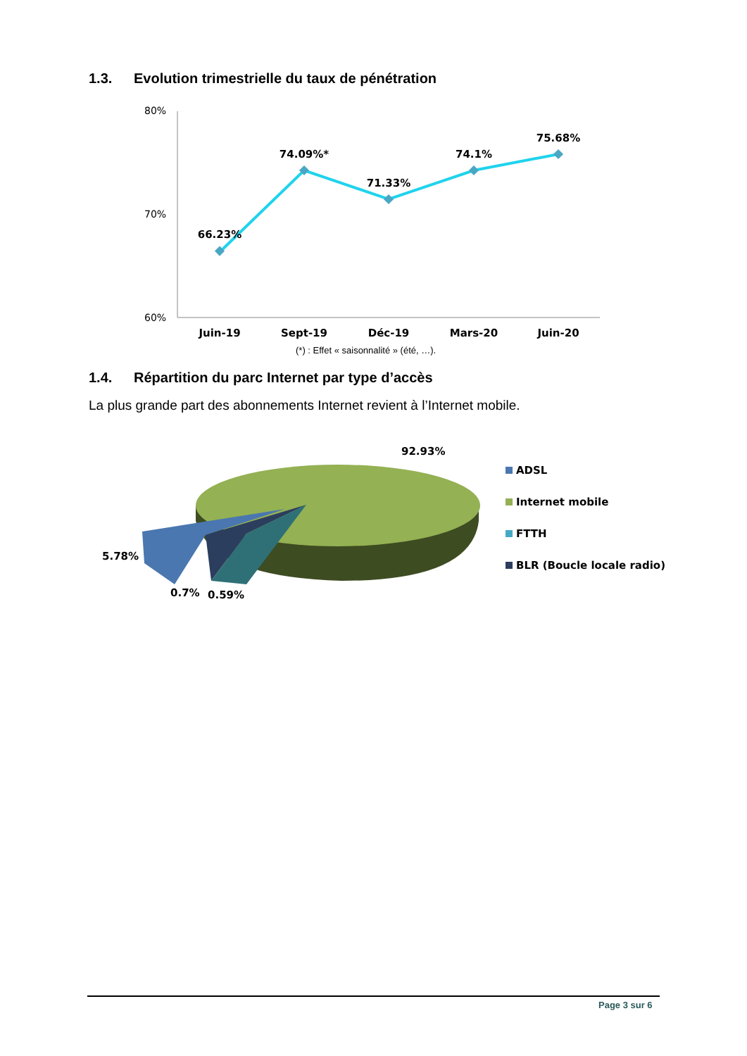1.3. Evolution trimestrielle du taux de pénétration
80%
70%
60%
66.23%
74.09%*
71.33%
74.1%
75.68%
Juin-19
Sept-19
Déc-19
Mars-20
Juin-20
(*) : Effet « saisonnalité » (été, …).
1.4. Répartition du parc Internet par type d’accès
La plus grande part des abonnements Internet revient à l’Internet mobile.
92.93%
5.78%
0.7%
0.59%
ADSL
Internet mobile
FTTH
BLR (Boucle locale radio)
Page 3 sur 6